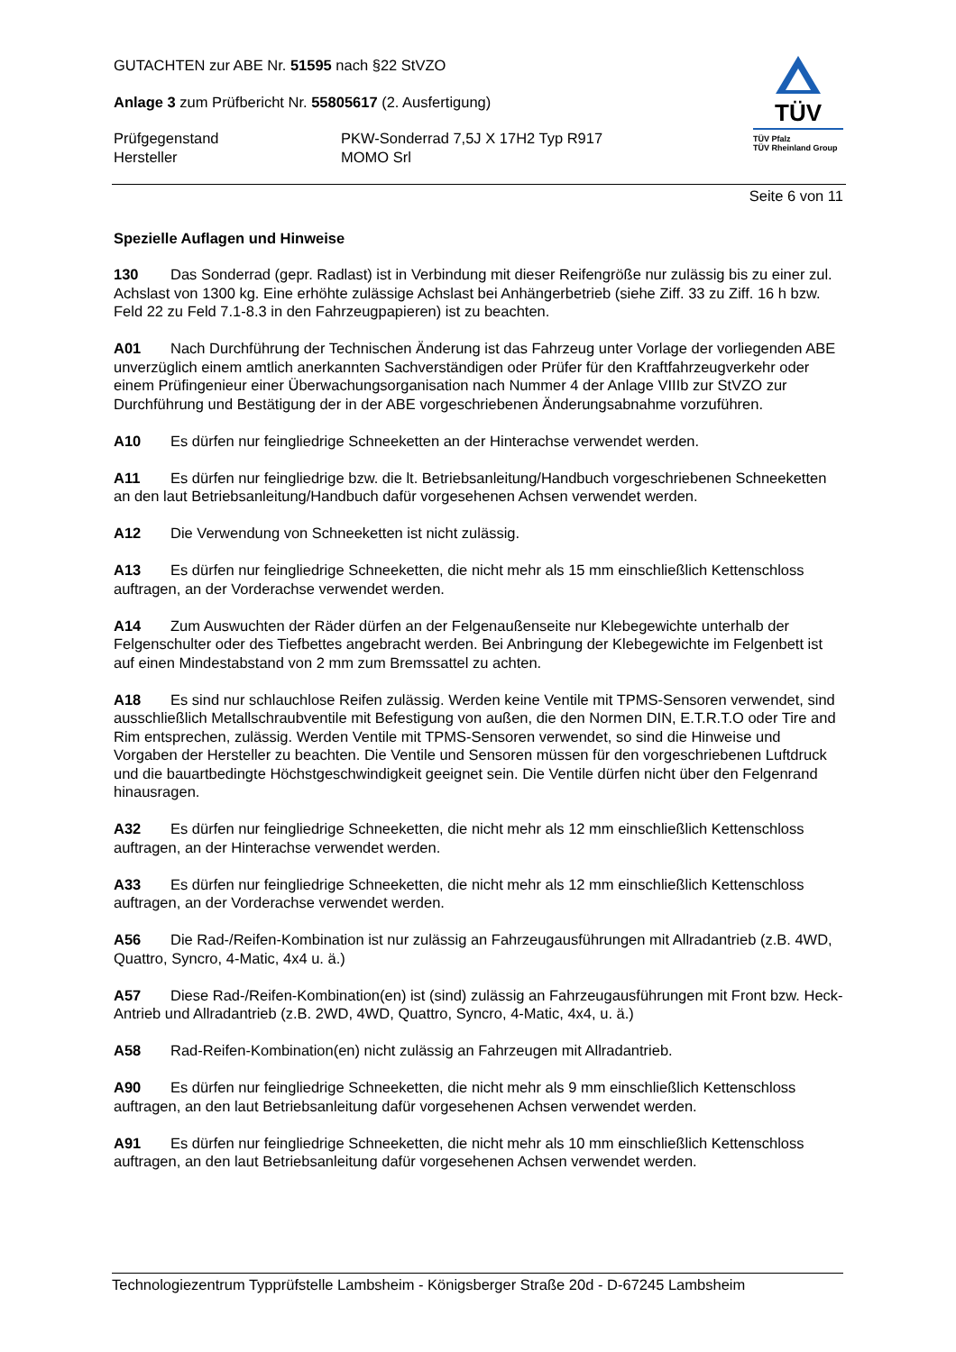GUTACHTEN zur ABE Nr. 51595 nach §22 StVZO
Anlage 3 zum Prüfbericht Nr. 55805617 (2. Ausfertigung)
Prüfgegenstand
Hersteller
PKW-Sonderrad 7,5J X 17H2 Typ R917
MOMO Srl
TÜV
TÜV Pfalz
TÜV Rheinland Group
Seite 6 von 11
Spezielle Auflagen und Hinweise
130 Das Sonderrad (gepr. Radlast) ist in Verbindung mit dieser Reifengröße nur zulässig bis zu einer zul. Achslast von 1300 kg. Eine erhöhte zulässige Achslast bei Anhängerbetrieb (siehe Ziff. 33 zu Ziff. 16 h bzw. Feld 22 zu Feld 7.1-8.3 in den Fahrzeugpapieren) ist zu beachten.
A01 Nach Durchführung der Technischen Änderung ist das Fahrzeug unter Vorlage der vorliegenden ABE unverzüglich einem amtlich anerkannten Sachverständigen oder Prüfer für den Kraftfahrzeugverkehr oder einem Prüfingenieur einer Überwachungsorganisation nach Nummer 4 der Anlage VIIIb zur StVZO zur Durchführung und Bestätigung der in der ABE vorgeschriebenen Änderungsabnahme vorzuführen.
A10 Es dürfen nur feingliedrige Schneeketten an der Hinterachse verwendet werden.
A11 Es dürfen nur feingliedrige bzw. die lt. Betriebsanleitung/Handbuch vorgeschriebenen Schneeketten an den laut Betriebsanleitung/Handbuch dafür vorgesehenen Achsen verwendet werden.
A12 Die Verwendung von Schneeketten ist nicht zulässig.
A13 Es dürfen nur feingliedrige Schneeketten, die nicht mehr als 15 mm einschließlich Kettenschloss auftragen, an der Vorderachse verwendet werden.
A14 Zum Auswuchten der Räder dürfen an der Felgenaußenseite nur Klebegewichte unterhalb der Felgenschulter oder des Tiefbettes angebracht werden. Bei Anbringung der Klebegewichte im Felgenbett ist auf einen Mindestabstand von 2 mm zum Bremssattel zu achten.
A18 Es sind nur schlauchlose Reifen zulässig. Werden keine Ventile mit TPMS-Sensoren verwendet, sind ausschließlich Metallschraubventile mit Befestigung von außen, die den Normen DIN, E.T.R.T.O oder Tire and Rim entsprechen, zulässig. Werden Ventile mit TPMS-Sensoren verwendet, so sind die Hinweise und Vorgaben der Hersteller zu beachten. Die Ventile und Sensoren müssen für den vorgeschriebenen Luftdruck und die bauartbedingte Höchstgeschwindigkeit geeignet sein. Die Ventile dürfen nicht über den Felgenrand hinausragen.
A32 Es dürfen nur feingliedrige Schneeketten, die nicht mehr als 12 mm einschließlich Kettenschloss auftragen, an der Hinterachse verwendet werden.
A33 Es dürfen nur feingliedrige Schneeketten, die nicht mehr als 12 mm einschließlich Kettenschloss auftragen, an der Vorderachse verwendet werden.
A56 Die Rad-/Reifen-Kombination ist nur zulässig an Fahrzeugausführungen mit Allradantrieb (z.B. 4WD, Quattro, Syncro, 4-Matic, 4x4 u. ä.)
A57 Diese Rad-/Reifen-Kombination(en) ist (sind) zulässig an Fahrzeugausführungen mit Front bzw. Heck-Antrieb und Allradantrieb (z.B. 2WD, 4WD, Quattro, Syncro, 4-Matic, 4x4, u. ä.)
A58 Rad-Reifen-Kombination(en) nicht zulässig an Fahrzeugen mit Allradantrieb.
A90 Es dürfen nur feingliedrige Schneeketten, die nicht mehr als 9 mm einschließlich Kettenschloss auftragen, an den laut Betriebsanleitung dafür vorgesehenen Achsen verwendet werden.
A91 Es dürfen nur feingliedrige Schneeketten, die nicht mehr als 10 mm einschließlich Kettenschloss auftragen, an den laut Betriebsanleitung dafür vorgesehenen Achsen verwendet werden.
Technologiezentrum Typprüfstelle Lambsheim - Königsberger Straße 20d - D-67245 Lambsheim